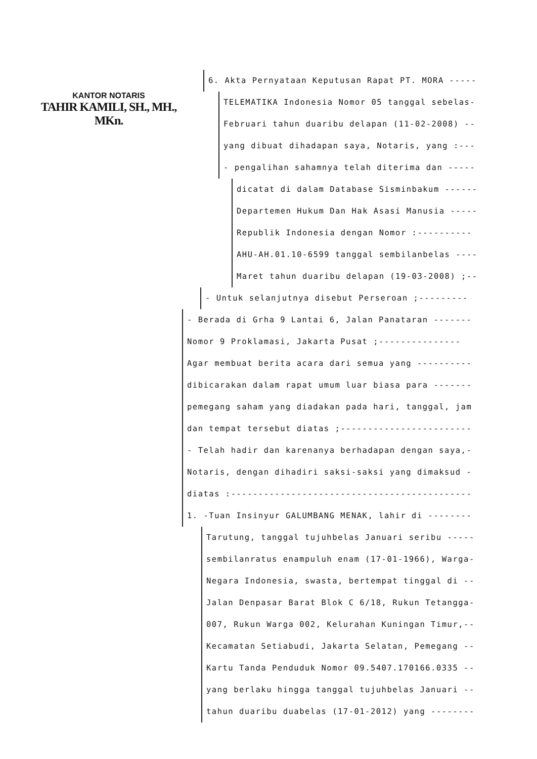KANTOR NOTARIS
TAHIR KAMILI, SH., MH., MKn.
6. Akta Pernyataan Keputusan Rapat PT. MORA -----
TELEMATIKA Indonesia Nomor 05 tanggal sebelas-
Februari tahun duaribu delapan (11-02-2008) --
yang dibuat dihadapan saya, Notaris, yang :---
- pengalihan sahamnya telah diterima dan -----
dicatat di dalam Database Sisminbakum ------
Departemen Hukum Dan Hak Asasi Manusia -----
Republik Indonesia dengan Nomor :----------
AHU-AH.01.10-6599 tanggal sembilanbelas ----
Maret tahun duaribu delapan (19-03-2008) ;--
- Untuk selanjutnya disebut Perseroan ;---------
- Berada di Grha 9 Lantai 6, Jalan Panataran -------
Nomor 9 Proklamasi, Jakarta Pusat ;---------------
Agar membuat berita acara dari semua yang ----------
dibicarakan dalam rapat umum luar biasa para -------
pemegang saham yang diadakan pada hari, tanggal, jam
dan tempat tersebut diatas ;------------------------
- Telah hadir dan karenanya berhadapan dengan saya,-
Notaris, dengan dihadiri saksi-saksi yang dimaksud -
diatas :--------------------------------------------
1. -Tuan Insinyur GALUMBANG MENAK, lahir di --------
Tarutung, tanggal tujuhbelas Januari seribu -----
sembilanratus enampuluh enam (17-01-1966), Warga-
Negara Indonesia, swasta, bertempat tinggal di --
Jalan Denpasar Barat Blok C 6/18, Rukun Tetangga-
007, Rukun Warga 002, Kelurahan Kuningan Timur,--
Kecamatan Setiabudi, Jakarta Selatan, Pemegang --
Kartu Tanda Penduduk Nomor 09.5407.170166.0335 --
yang berlaku hingga tanggal tujuhbelas Januari --
tahun duaribu duabelas (17-01-2012) yang --------